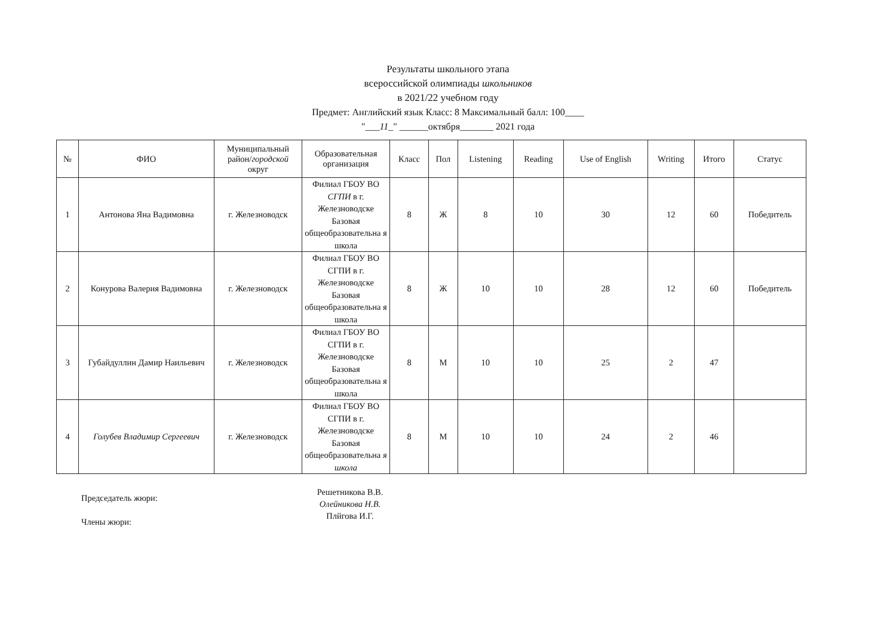Результаты школьного этапа
всероссийской олимпиады школьников
в 2021/22 учебном году
Предмет: Английский язык Класс: 8 Максимальный балл: 100____
"___11_" ______октября_______ 2021 года
| № | ФИО | Муниципальный район/ городской округ | Образовательная организация | Класс | Пол | Listening | Reading | Use of English | Writing | Итого | Статус |
| --- | --- | --- | --- | --- | --- | --- | --- | --- | --- | --- | --- |
| 1 | Антонова Яна Вадимовна | г. Железноводск | Филиал ГБОУ ВО СГПИ в г. Железноводске Базовая общеобразовательна я школа | 8 | Ж | 8 | 10 | 30 | 12 | 60 | Победитель |
| 2 | Конурова Валерия Вадимовна | г. Железноводск | Филиал ГБОУ ВО СГПИ в г. Железноводске Базовая общеобразовательна я школа | 8 | Ж | 10 | 10 | 28 | 12 | 60 | Победитель |
| 3 | Губайдуллин Дамир Наильевич | г. Железноводск | Филиал ГБОУ ВО СГПИ в г. Железноводске Базовая общеобразовательна я школа | 8 | М | 10 | 10 | 25 | 2 | 47 | |
| 4 | Голубев Владимир Сергеевич | г. Железноводск | Филиал ГБОУ ВО СГПИ в г. Железноводске Базовая общеобразовательна я школа | 8 | М | 10 | 10 | 24 | 2 | 46 | |
Председатель жюри:
Члены жюри:
Решетникова В.В.
Олейникова Н.В.
Плйгова И.Г.